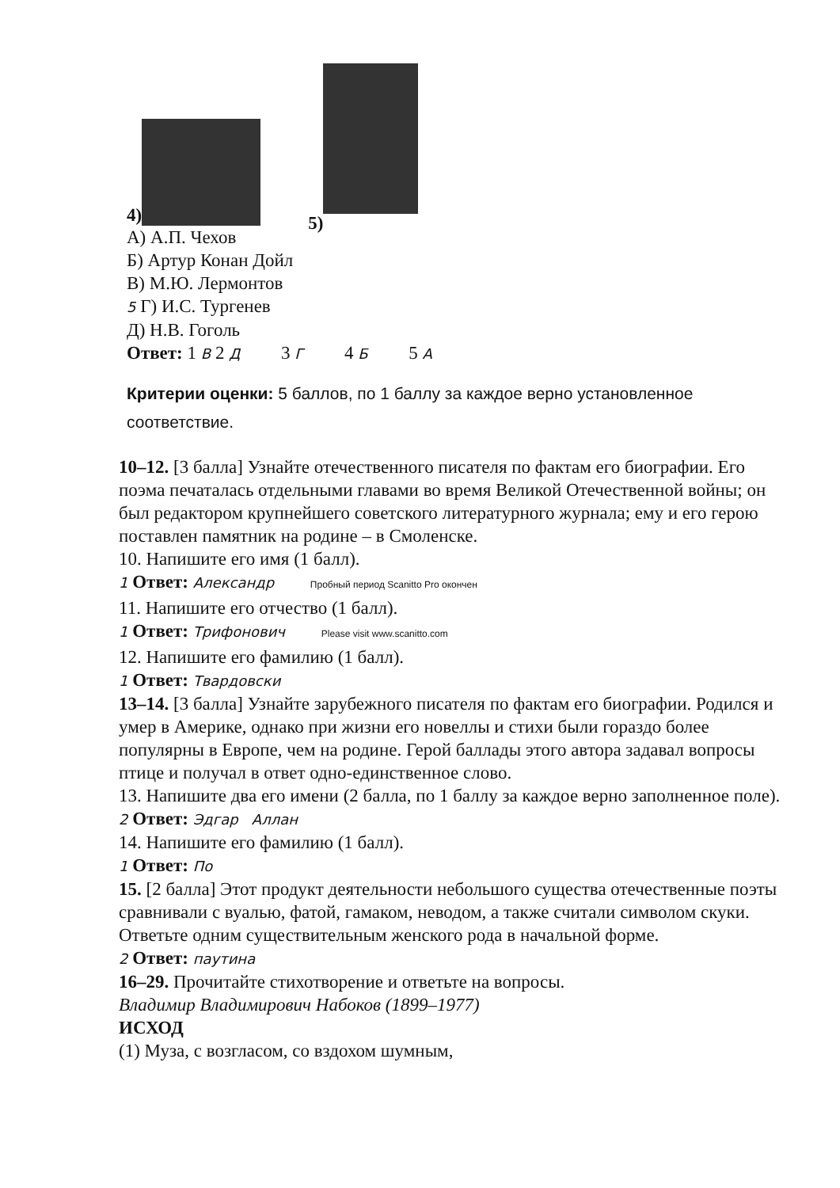4) 5)
А) А.П. Чехов
Б) Артур Конан Дойл
В) М.Ю. Лермонтов
5 Г) И.С. Тургенев
Д) Н.В. Гоголь
Ответ: 1 В 2 Д 3 Г 4 Б 5 А
Критерии оценки: 5 баллов, по 1 баллу за каждое верно установленное соответствие.
10–12. [3 балла] Узнайте отечественного писателя по фактам его биографии. Его поэма печаталась отдельными главами во время Великой Отечественной войны; он был редактором крупнейшего советского литературного журнала; ему и его герою поставлен памятник на родине – в Смоленске.
10. Напишите его имя (1 балл).
1 Ответ: Александр Пробный период Scanitto Pro окончен
11. Напишите его отчество (1 балл).
1 Ответ: Трифонович Please visit www.scanitto.com
12. Напишите его фамилию (1 балл).
1 Ответ: Твардовски
13–14. [3 балла] Узнайте зарубежного писателя по фактам его биографии. Родился и умер в Америке, однако при жизни его новеллы и стихи были гораздо более популярны в Европе, чем на родине. Герой баллады этого автора задавал вопросы птице и получал в ответ одно-единственное слово.
13. Напишите два его имени (2 балла, по 1 баллу за каждое верно заполненное поле).
2 Ответ: Эдгар Аллан
14. Напишите его фамилию (1 балл).
1 Ответ: По
15. [2 балла] Этот продукт деятельности небольшого существа отечественные поэты сравнивали с вуалью, фатой, гамаком, неводом, а также считали символом скуки. Ответьте одним существительным женского рода в начальной форме.
2 Ответ: паутина
16–29. Прочитайте стихотворение и ответьте на вопросы.
Владимир Владимирович Набоков (1899–1977)
ИСХОД
(1) Муза, с возгласом, со вздохом шумным,